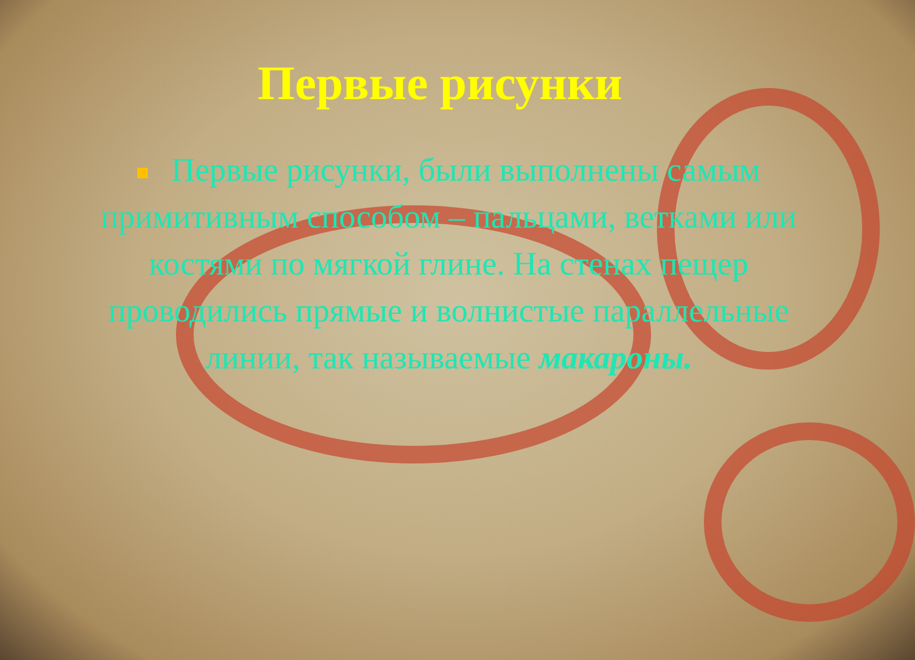Первые рисунки
Первые рисунки, были выполнены самым примитивным способом – пальцами, ветками или костями по мягкой глине. На стенах пещер проводились прямые и волнистые параллельные линии, так называемые макароны.